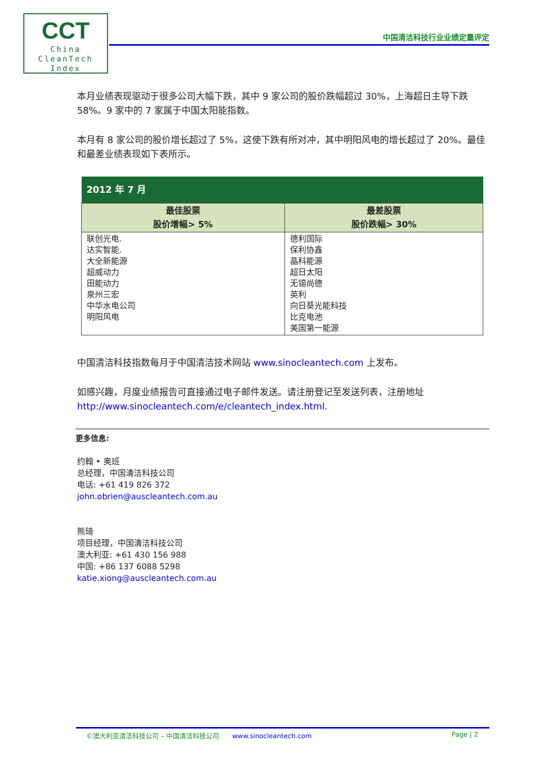CCT
China
CleanTech
Index
中国清洁科技行业业绩定量评定
本月业绩表现驱动于很多公司大幅下跌，其中 9 家公司的股价跌幅超过 30%，上海超日主导下跌 58%。9 家中的 7 家属于中国太阳能指数。
本月有 8 家公司的股价增长超过了 5%，这使下跌有所对冲，其中明阳风电的增长超过了 20%。最佳和最差业绩表现如下表所示。
| 2012 年 7 月 | |
| --- | --- |
| 最佳股票 股价增幅> 5% | 最差股票 股价跌幅> 30% |
| 联创光电. 达实智能. 大全新能源 超威动力 田能动力 泉州三宏 中华水电公司 明阳风电 | 德利国际 保利协鑫 晶科能源 超日太阳 无锡尚德 英利 向日葵光能科技 比克电池 美国第一能源 |
中国清洁科技指数每月于中国清洁技术网站 www.sinocleantech.com 上发布。
如感兴趣，月度业绩报告可直接通过电子邮件发送。请注册登记至发送列表，注册地址 http://www.sinocleantech.com/e/cleantech_index.html.
更多信息:
约翰 • 奥班
总经理，中国清洁科技公司
电话: +61 419 826 372
john.obrien@auscleantech.com.au
熊琦
项目经理，中国清洁科技公司
澳大利亚: +61 430 156 988
中国: +86 137 6088 5298
katie.xiong@auscleantech.com.au
©澳大利亚清洁科技公司 – 中国清洁科技公司 www.sinocleantech.com Page | 2